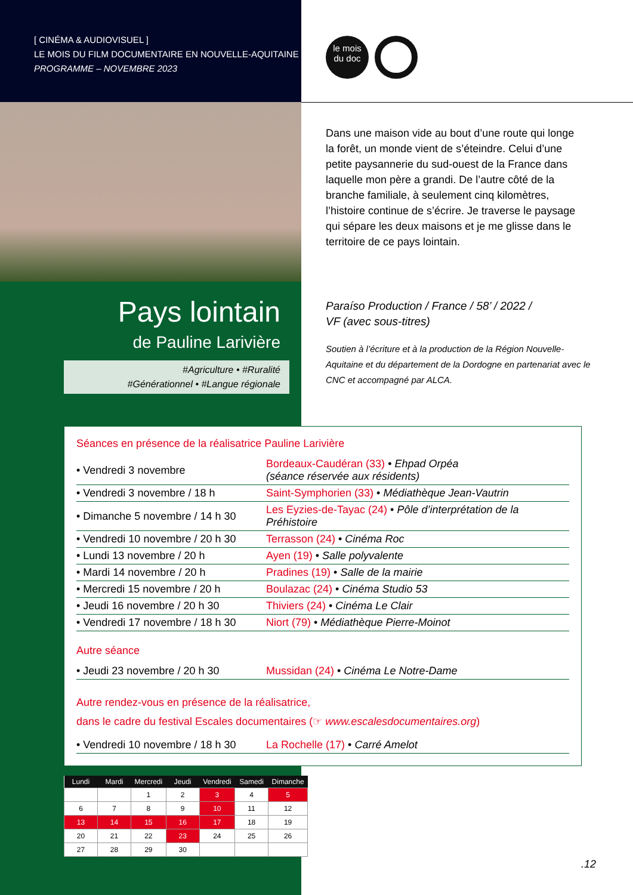[ CINÉMA & AUDIOVISUEL ]
LE MOIS DU FILM DOCUMENTAIRE EN NOUVELLE-AQUITAINE
PROGRAMME – NOVEMBRE 2023
le mois
du doc
Dans une maison vide au bout d’une route qui longe la forêt, un monde vient de s’éteindre. Celui d’une petite paysannerie du sud-ouest de la France dans laquelle mon père a grandi. De l’autre côté de la branche familiale, à seulement cinq kilomètres, l’histoire continue de s’écrire. Je traverse le paysage qui sépare les deux maisons et je me glisse dans le territoire de ce pays lointain.
Pays lointain
de Pauline Larivière
#Agriculture • #Ruralité
#Générationnel • #Langue régionale
Paraíso Production / France / 58’ / 2022 /
VF (avec sous-titres)
Soutien à l’écriture et à la production de la Région Nouvelle-Aquitaine et du département de la Dordogne en partenariat avec le CNC et accompagné par ALCA.
Séances en présence de la réalisatrice Pauline Larivière
| • Vendredi 3 novembre | Bordeaux-Caudéran (33) • Ehpad Orpéa (séance réservée aux résidents) |
| • Vendredi 3 novembre / 18 h | Saint-Symphorien (33) • Médiathèque Jean-Vautrin |
| • Dimanche 5 novembre / 14 h 30 | Les Eyzies-de-Tayac (24) • Pôle d’interprétation de la Préhistoire |
| • Vendredi 10 novembre / 20 h 30 | Terrasson (24) • Cinéma Roc |
| • Lundi 13 novembre / 20 h | Ayen (19) • Salle polyvalente |
| • Mardi 14 novembre / 20 h | Pradines (19) • Salle de la mairie |
| • Mercredi 15 novembre / 20 h | Boulazac (24) • Cinéma Studio 53 |
| • Jeudi 16 novembre / 20 h 30 | Thiviers (24) • Cinéma Le Clair |
| • Vendredi 17 novembre / 18 h 30 | Niort (79) • Médiathèque Pierre-Moinot |
Autre séance
| • Jeudi 23 novembre / 20 h 30 | Mussidan (24) • Cinéma Le Notre-Dame |
Autre rendez-vous en présence de la réalisatrice,
dans le cadre du festival Escales documentaires (☞ www.escalesdocumentaires.org)
| • Vendredi 10 novembre / 18 h 30 | La Rochelle (17) • Carré Amelot |
| Lundi | Mardi | Mercredi | Jeudi | Vendredi | Samedi | Dimanche |
| --- | --- | --- | --- | --- | --- | --- |
| | | 1 | 2 | 3 | 4 | 5 |
| 6 | 7 | 8 | 9 | 10 | 11 | 12 |
| 13 | 14 | 15 | 16 | 17 | 18 | 19 |
| 20 | 21 | 22 | 23 | 24 | 25 | 26 |
| 27 | 28 | 29 | 30 | | | |
.12